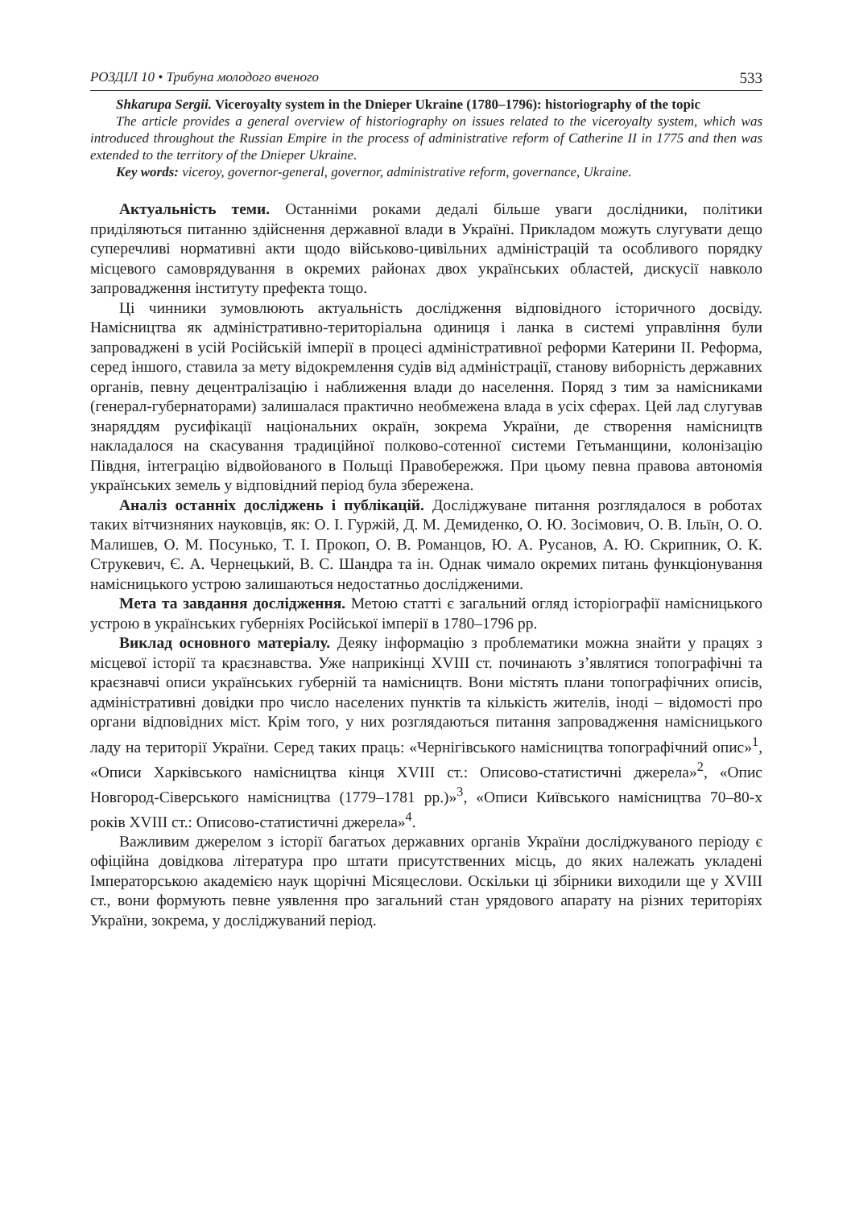РОЗДІЛ 10 • Трибуна молодого вченого 533
Shkarupa Sergii. Viceroyalty system in the Dnieper Ukraine (1780–1796): historiography of the topic
The article provides a general overview of historiography on issues related to the viceroyalty system, which was introduced throughout the Russian Empire in the process of administrative reform of Catherine II in 1775 and then was extended to the territory of the Dnieper Ukraine.
Key words: viceroy, governor-general, governor, administrative reform, governance, Ukraine.
Актуальність теми. Останніми роками дедалі більше уваги дослідники, політики приділяються питанню здійснення державної влади в Україні. Прикладом можуть слугувати дещо суперечливі нормативні акти щодо військово-цивільних адміністрацій та особливого порядку місцевого самоврядування в окремих районах двох українських областей, дискусії навколо запровадження інституту префекта тощо.
Ці чинники зумовлюють актуальність дослідження відповідного історичного досвіду. Намісництва як адміністративно-територіальна одиниця і ланка в системі управління були запроваджені в усій Російській імперії в процесі адміністративної реформи Катерини ІІ. Реформа, серед іншого, ставила за мету відокремлення судів від адміністрації, станову виборність державних органів, певну децентралізацію і наближення влади до населення. Поряд з тим за намісниками (генерал-губернаторами) залишалася практично необмежена влада в усіх сферах. Цей лад слугував знаряддям русифікації національних окраїн, зокрема України, де створення намісництв накладалося на скасування традиційної полково-сотенної системи Гетьманщини, колонізацію Півдня, інтеграцію відвойованого в Польщі Правобережжя. При цьому певна правова автономія українських земель у відповідний період була збережена.
Аналіз останніх досліджень і публікацій. Досліджуване питання розглядалося в роботах таких вітчизняних науковців, як: О. І. Гуржій, Д. М. Демиденко, О. Ю. Зосімович, О. В. Ільїн, О. О. Малишев, О. М. Посунько, Т. І. Прокоп, О. В. Романцов, Ю. А. Русанов, А. Ю. Скрипник, О. К. Струкевич, Є. А. Чернецький, В. С. Шандра та ін. Однак чимало окремих питань функціонування намісницького устрою залишаються недостатньо дослідженими.
Мета та завдання дослідження. Метою статті є загальний огляд історіографії намісницького устрою в українських губерніях Російської імперії в 1780–1796 рр.
Виклад основного матеріалу. Деяку інформацію з проблематики можна знайти у працях з місцевої історії та краєзнавства. Уже наприкінці XVIII ст. починають з’являтися топографічні та краєзнавчі описи українських губерній та намісництв. Вони містять плани топографічних описів, адміністративні довідки про число населених пунктів та кількість жителів, іноді – відомості про органи відповідних міст. Крім того, у них розглядаються питання запровадження намісницького ладу на території України. Серед таких праць: «Чернігівського намісництва топографічний опис»<sup>1</sup>, «Описи Харківського намісництва кінця XVIII ст.: Описово-статистичні джерела»<sup>2</sup>, «Опис Новгород-Сіверського намісництва (1779–1781 рр.)»<sup>3</sup>, «Описи Київського намісництва 70–80-х років XVIII ст.: Описово-статистичні джерела»<sup>4</sup>.
Важливим джерелом з історії багатьох державних органів України досліджуваного періоду є офіційна довідкова література про штати присутственних місць, до яких належать укладені Імператорською академією наук щорічні Місяцеслови. Оскільки ці збірники виходили ще у XVIII ст., вони формують певне уявлення про загальний стан урядового апарату на різних територіях України, зокрема, у досліджуваний період.